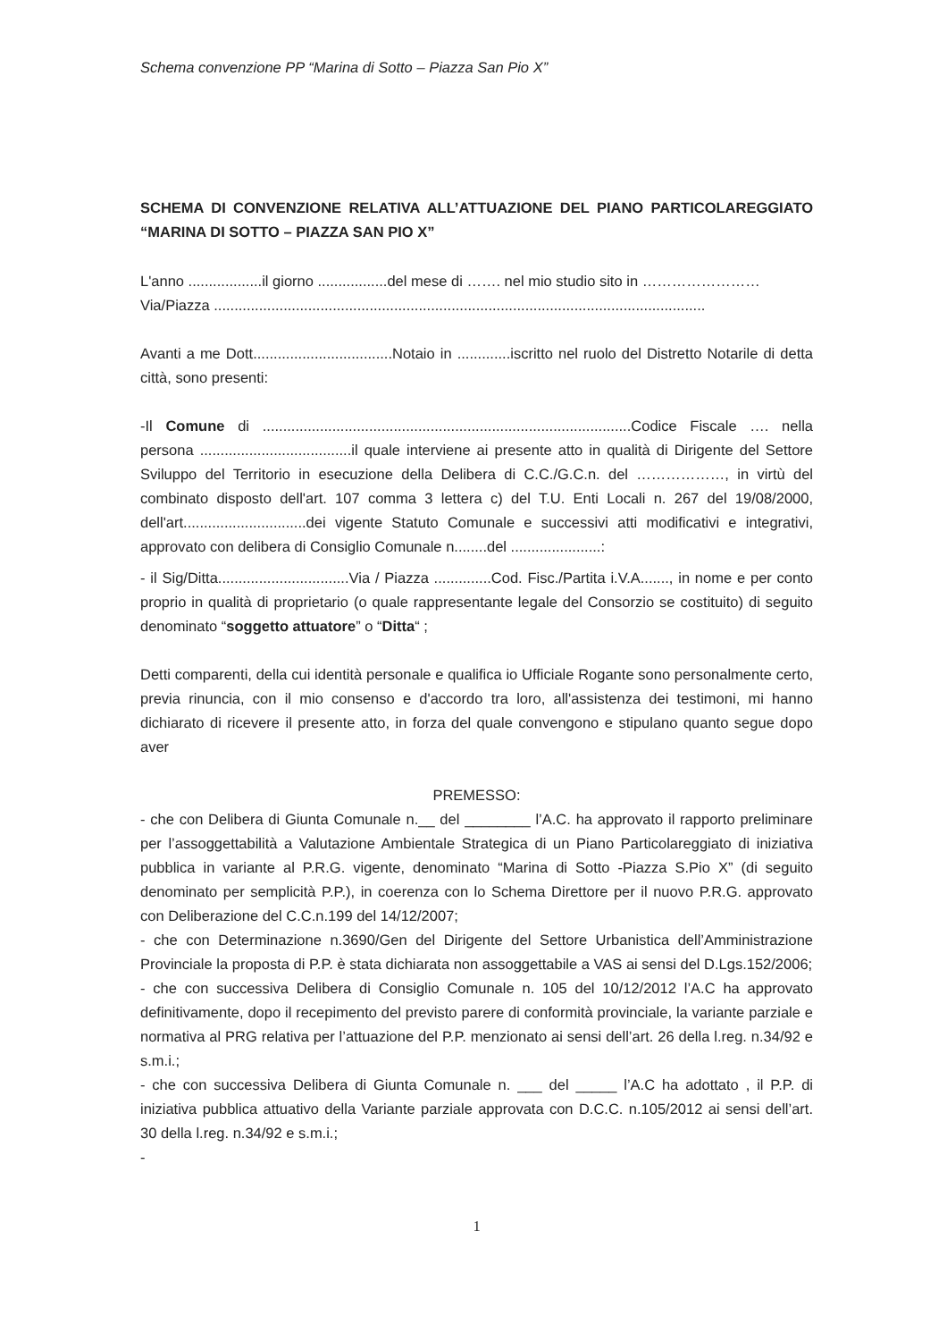Schema convenzione PP “Marina di Sotto – Piazza San Pio X”
SCHEMA DI CONVENZIONE RELATIVA ALL’ATTUAZIONE DEL PIANO PARTICOLAREGGIATO “MARINA DI SOTTO – PIAZZA SAN PIO X”
L'anno ..................il giorno .................del mese di ……. nel mio studio sito in ……………………
Via/Piazza ........................................................................................................................
Avanti a me Dott..................................Notaio in .............iscritto nel ruolo del Distretto Notarile di detta città, sono presenti:
-Il Comune di ..........................................................................................Codice Fiscale …. nella persona .....................................il quale interviene ai presente atto in qualità di Dirigente del Settore Sviluppo del Territorio in esecuzione della Delibera di C.C./G.C.n. del ………………, in virtù del combinato disposto dell'art. 107 comma 3 lettera c) del T.U. Enti Locali n. 267 del 19/08/2000, dell'art..............................dei vigente Statuto Comunale e successivi atti modificativi e integrativi, approvato con delibera di Consiglio Comunale n........del ......................:
- il Sig/Ditta................................Via / Piazza ..............Cod. Fisc./Partita i.V.A......., in nome e per conto proprio in qualità di proprietario (o quale rappresentante legale del Consorzio se costituito) di seguito denominato “soggetto attuatore” o “Ditta“ ;
Detti comparenti, della cui identità personale e qualifica io Ufficiale Rogante sono personalmente certo, previa rinuncia, con il mio consenso e d'accordo tra loro, all'assistenza dei testimoni, mi hanno dichiarato di ricevere il presente atto, in forza del quale convengono e stipulano quanto segue dopo aver
PREMESSO:
- che con Delibera di Giunta Comunale n.__ del ________ l’A.C. ha approvato il rapporto preliminare per l’assoggettabilità a Valutazione Ambientale Strategica di un Piano Particolareggiato di iniziativa pubblica in variante al P.R.G. vigente, denominato “Marina di Sotto -Piazza S.Pio X” (di seguito denominato per semplicità P.P.), in coerenza con lo Schema Direttore per il nuovo P.R.G. approvato con Deliberazione del C.C.n.199 del 14/12/2007;
- che con Determinazione n.3690/Gen del Dirigente del Settore Urbanistica dell’Amministrazione Provinciale la proposta di P.P. è stata dichiarata non assoggettabile a VAS ai sensi del D.Lgs.152/2006;
- che con successiva Delibera di Consiglio Comunale n. 105 del 10/12/2012 l’A.C ha approvato definitivamente, dopo il recepimento del previsto parere di conformità provinciale, la variante parziale e normativa al PRG relativa per l’attuazione del P.P. menzionato ai sensi dell’art. 26 della l.reg. n.34/92 e s.m.i.;
- che con successiva Delibera di Giunta Comunale n. ___ del _____ l’A.C ha adottato , il P.P. di iniziativa pubblica attuativo della Variante parziale approvata con D.C.C. n.105/2012 ai sensi dell’art. 30 della l.reg. n.34/92 e s.m.i.;
-
1